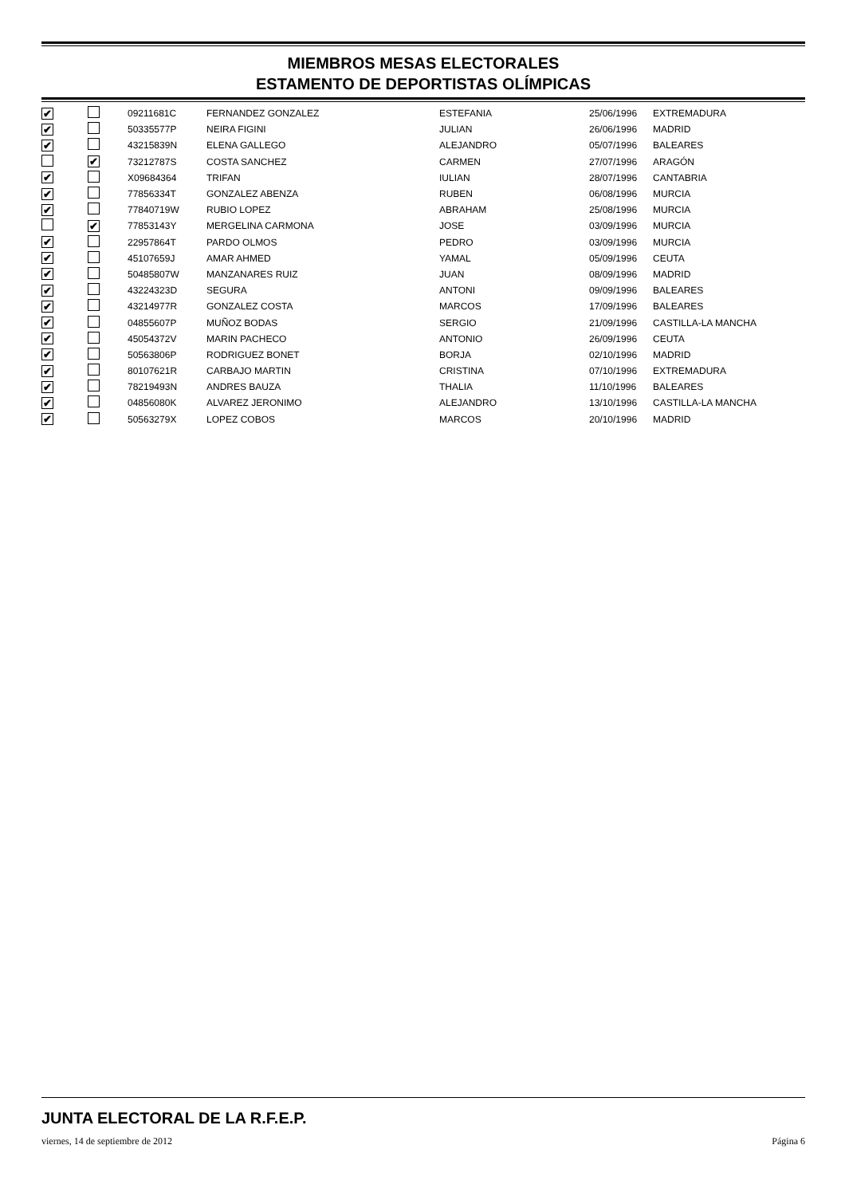MIEMBROS MESAS ELECTORALES
ESTAMENTO DE DEPORTISTAS OLÍMPICAS
| ✔ | | 09211681C | FERNANDEZ GONZALEZ | ESTEFANIA | 25/06/1996 | EXTREMADURA |
| ✔ | | 50335577P | NEIRA FIGINI | JULIAN | 26/06/1996 | MADRID |
| ✔ | | 43215839N | ELENA GALLEGO | ALEJANDRO | 05/07/1996 | BALEARES |
| | ✔ | 73212787S | COSTA SANCHEZ | CARMEN | 27/07/1996 | ARAGÓN |
| ✔ | | X09684364 | TRIFAN | IULIAN | 28/07/1996 | CANTABRIA |
| ✔ | | 77856334T | GONZALEZ ABENZA | RUBEN | 06/08/1996 | MURCIA |
| ✔ | | 77840719W | RUBIO LOPEZ | ABRAHAM | 25/08/1996 | MURCIA |
| | ✔ | 77853143Y | MERGELINA CARMONA | JOSE | 03/09/1996 | MURCIA |
| ✔ | | 22957864T | PARDO OLMOS | PEDRO | 03/09/1996 | MURCIA |
| ✔ | | 45107659J | AMAR AHMED | YAMAL | 05/09/1996 | CEUTA |
| ✔ | | 50485807W | MANZANARES RUIZ | JUAN | 08/09/1996 | MADRID |
| ✔ | | 43224323D | SEGURA | ANTONI | 09/09/1996 | BALEARES |
| ✔ | | 43214977R | GONZALEZ COSTA | MARCOS | 17/09/1996 | BALEARES |
| ✔ | | 04855607P | MUÑOZ BODAS | SERGIO | 21/09/1996 | CASTILLA-LA MANCHA |
| ✔ | | 45054372V | MARIN PACHECO | ANTONIO | 26/09/1996 | CEUTA |
| ✔ | | 50563806P | RODRIGUEZ BONET | BORJA | 02/10/1996 | MADRID |
| ✔ | | 80107621R | CARBAJO MARTIN | CRISTINA | 07/10/1996 | EXTREMADURA |
| ✔ | | 78219493N | ANDRES BAUZA | THALIA | 11/10/1996 | BALEARES |
| ✔ | | 04856080K | ALVAREZ JERONIMO | ALEJANDRO | 13/10/1996 | CASTILLA-LA MANCHA |
| ✔ | | 50563279X | LOPEZ COBOS | MARCOS | 20/10/1996 | MADRID |
JUNTA ELECTORAL DE LA R.F.E.P.
viernes, 14 de septiembre de 2012 Página 6